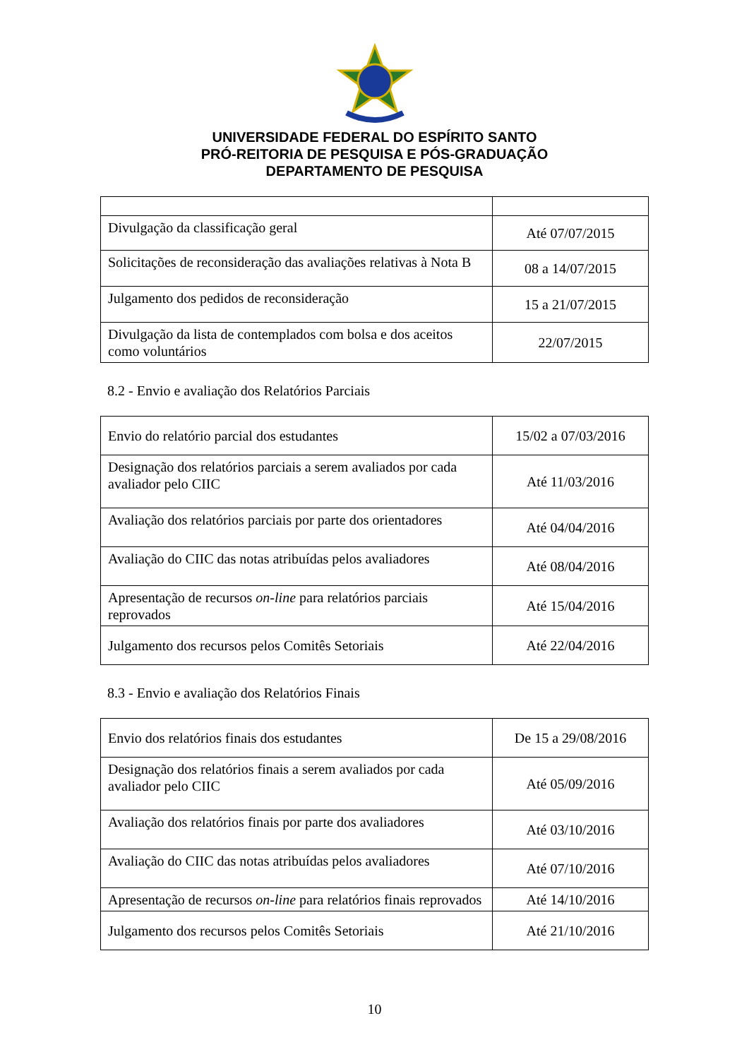UNIVERSIDADE FEDERAL DO ESPÍRITO SANTO
PRÓ-REITORIA DE PESQUISA E PÓS-GRADUAÇÃO
DEPARTAMENTO DE PESQUISA
| Divulgação da classificação geral | Até 07/07/2015 |
| Solicitações de reconsideração das avaliações relativas à Nota B | 08 a 14/07/2015 |
| Julgamento dos pedidos de reconsideração | 15 a 21/07/2015 |
| Divulgação da lista de contemplados com bolsa e dos aceitos como voluntários | 22/07/2015 |
8.2 - Envio e avaliação dos Relatórios Parciais
| Envio do relatório parcial dos estudantes | 15/02 a 07/03/2016 |
| Designação dos relatórios parciais a serem avaliados por cada avaliador pelo CIIC | Até 11/03/2016 |
| Avaliação dos relatórios parciais por parte dos orientadores | Até 04/04/2016 |
| Avaliação do CIIC das notas atribuídas pelos avaliadores | Até 08/04/2016 |
| Apresentação de recursos on-line para relatórios parciais reprovados | Até 15/04/2016 |
| Julgamento dos recursos pelos Comitês Setoriais | Até 22/04/2016 |
8.3 - Envio e avaliação dos Relatórios Finais
| Envio dos relatórios finais dos estudantes | De 15 a 29/08/2016 |
| Designação dos relatórios finais a serem avaliados por cada avaliador pelo CIIC | Até 05/09/2016 |
| Avaliação dos relatórios finais por parte dos avaliadores | Até 03/10/2016 |
| Avaliação do CIIC das notas atribuídas pelos avaliadores | Até 07/10/2016 |
| Apresentação de recursos on-line para relatórios finais reprovados | Até 14/10/2016 |
| Julgamento dos recursos pelos Comitês Setoriais | Até 21/10/2016 |
10